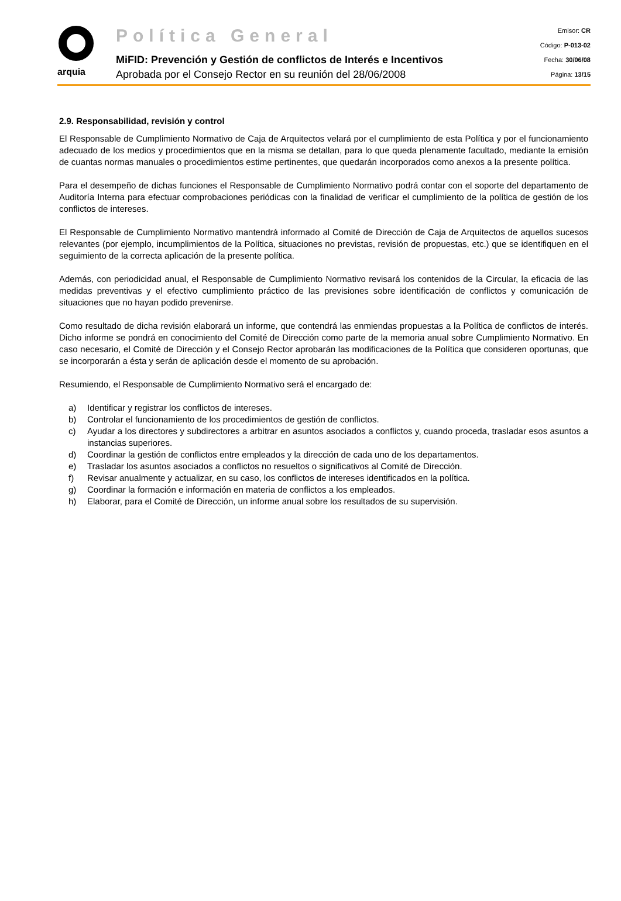arquia
Política General
MiFID: Prevención y Gestión de conflictos de Interés e Incentivos
Aprobada por el Consejo Rector en su reunión del 28/06/2008
Emisor: CR
Código: P-013-02
Fecha: 30/06/08
Página: 13/15
2.9. Responsabilidad, revisión y control
El Responsable de Cumplimiento Normativo de Caja de Arquitectos velará por el cumplimiento de esta Política y por el funcionamiento adecuado de los medios y procedimientos que en la misma se detallan, para lo que queda plenamente facultado, mediante la emisión de cuantas normas manuales o procedimientos estime pertinentes, que quedarán incorporados como anexos a la presente política.
Para el desempeño de dichas funciones el Responsable de Cumplimiento Normativo podrá contar con el soporte del departamento de Auditoría Interna para efectuar comprobaciones periódicas con la finalidad de verificar el cumplimiento de la política de gestión de los conflictos de intereses.
El Responsable de Cumplimiento Normativo mantendrá informado al Comité de Dirección de Caja de Arquitectos de aquellos sucesos relevantes (por ejemplo, incumplimientos de la Política, situaciones no previstas, revisión de propuestas, etc.) que se identifiquen en el seguimiento de la correcta aplicación de la presente política.
Además, con periodicidad anual, el Responsable de Cumplimiento Normativo revisará los contenidos de la Circular, la eficacia de las medidas preventivas y el efectivo cumplimiento práctico de las previsiones sobre identificación de conflictos y comunicación de situaciones que no hayan podido prevenirse.
Como resultado de dicha revisión elaborará un informe, que contendrá las enmiendas propuestas a la Política de conflictos de interés. Dicho informe se pondrá en conocimiento del Comité de Dirección como parte de la memoria anual sobre Cumplimiento Normativo. En caso necesario, el Comité de Dirección y el Consejo Rector aprobarán las modificaciones de la Política que consideren oportunas, que se incorporarán a ésta y serán de aplicación desde el momento de su aprobación.
Resumiendo, el Responsable de Cumplimiento Normativo será el encargado de:
a) Identificar y registrar los conflictos de intereses.
b) Controlar el funcionamiento de los procedimientos de gestión de conflictos.
c) Ayudar a los directores y subdirectores a arbitrar en asuntos asociados a conflictos y, cuando proceda, trasladar esos asuntos a instancias superiores.
d) Coordinar la gestión de conflictos entre empleados y la dirección de cada uno de los departamentos.
e) Trasladar los asuntos asociados a conflictos no resueltos o significativos al Comité de Dirección.
f) Revisar anualmente y actualizar, en su caso, los conflictos de intereses identificados en la política.
g) Coordinar la formación e información en materia de conflictos a los empleados.
h) Elaborar, para el Comité de Dirección, un informe anual sobre los resultados de su supervisión.